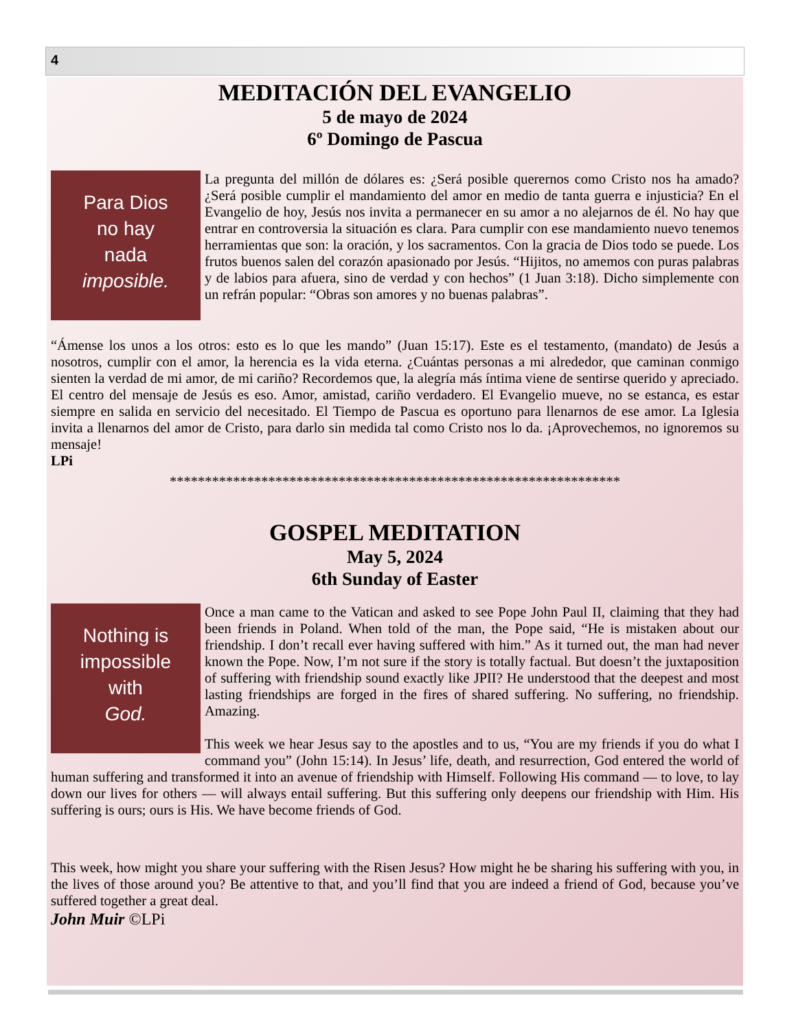4
MEDITACIÓN DEL EVANGELIO
5 de mayo de 2024
6º Domingo de Pascua
Para Dios
no hay
nada
imposible.
La pregunta del millón de dólares es: ¿Será posible querernos como Cristo nos ha amado? ¿Será posible cumplir el mandamiento del amor en medio de tanta guerra e injusticia? En el Evangelio de hoy, Jesús nos invita a permanecer en su amor a no alejarnos de él. No hay que entrar en controversia la situación es clara. Para cumplir con ese mandamiento nuevo tenemos herramientas que son: la oración, y los sacramentos. Con la gracia de Dios todo se puede. Los frutos buenos salen del corazón apasionado por Jesús. “Hijitos, no amemos con puras palabras y de labios para afuera, sino de verdad y con hechos” (1 Juan 3:18). Dicho simplemente con un refrán popular: “Obras son amores y no buenas palabras”.
“Ámense los unos a los otros: esto es lo que les mando” (Juan 15:17). Este es el testamento, (mandato) de Jesús a nosotros, cumplir con el amor, la herencia es la vida eterna. ¿Cuántas personas a mi alrededor, que caminan conmigo sienten la verdad de mi amor, de mi cariño? Recordemos que, la alegría más íntima viene de sentirse querido y apreciado. El centro del mensaje de Jesús es eso. Amor, amistad, cariño verdadero. El Evangelio mueve, no se estanca, es estar siempre en salida en servicio del necesitado. El Tiempo de Pascua es oportuno para llenarnos de ese amor. La Iglesia invita a llenarnos del amor de Cristo, para darlo sin medida tal como Cristo nos lo da. ¡Aprovechemos, no ignoremos su mensaje!
LPi
****************************************************************
GOSPEL MEDITATION
May 5, 2024
6th Sunday of Easter
Nothing is
impossible
with
God.
Once a man came to the Vatican and asked to see Pope John Paul II, claiming that they had been friends in Poland. When told of the man, the Pope said, “He is mistaken about our friendship. I don’t recall ever having suffered with him.” As it turned out, the man had never known the Pope. Now, I’m not sure if the story is totally factual. But doesn’t the juxtaposition of suffering with friendship sound exactly like JPII? He understood that the deepest and most lasting friendships are forged in the fires of shared suffering. No suffering, no friendship. Amazing.
This week we hear Jesus say to the apostles and to us, “You are my friends if you do what I command you” (John 15:14). In Jesus’ life, death, and resurrection, God entered the world of human suffering and transformed it into an avenue of friendship with Himself. Following His command — to love, to lay down our lives for others — will always entail suffering. But this suffering only deepens our friendship with Him. His suffering is ours; ours is His. We have become friends of God.
This week, how might you share your suffering with the Risen Jesus? How might he be sharing his suffering with you, in the lives of those around you? Be attentive to that, and you’ll find that you are indeed a friend of God, because you’ve suffered together a great deal.
John Muir ©LPi